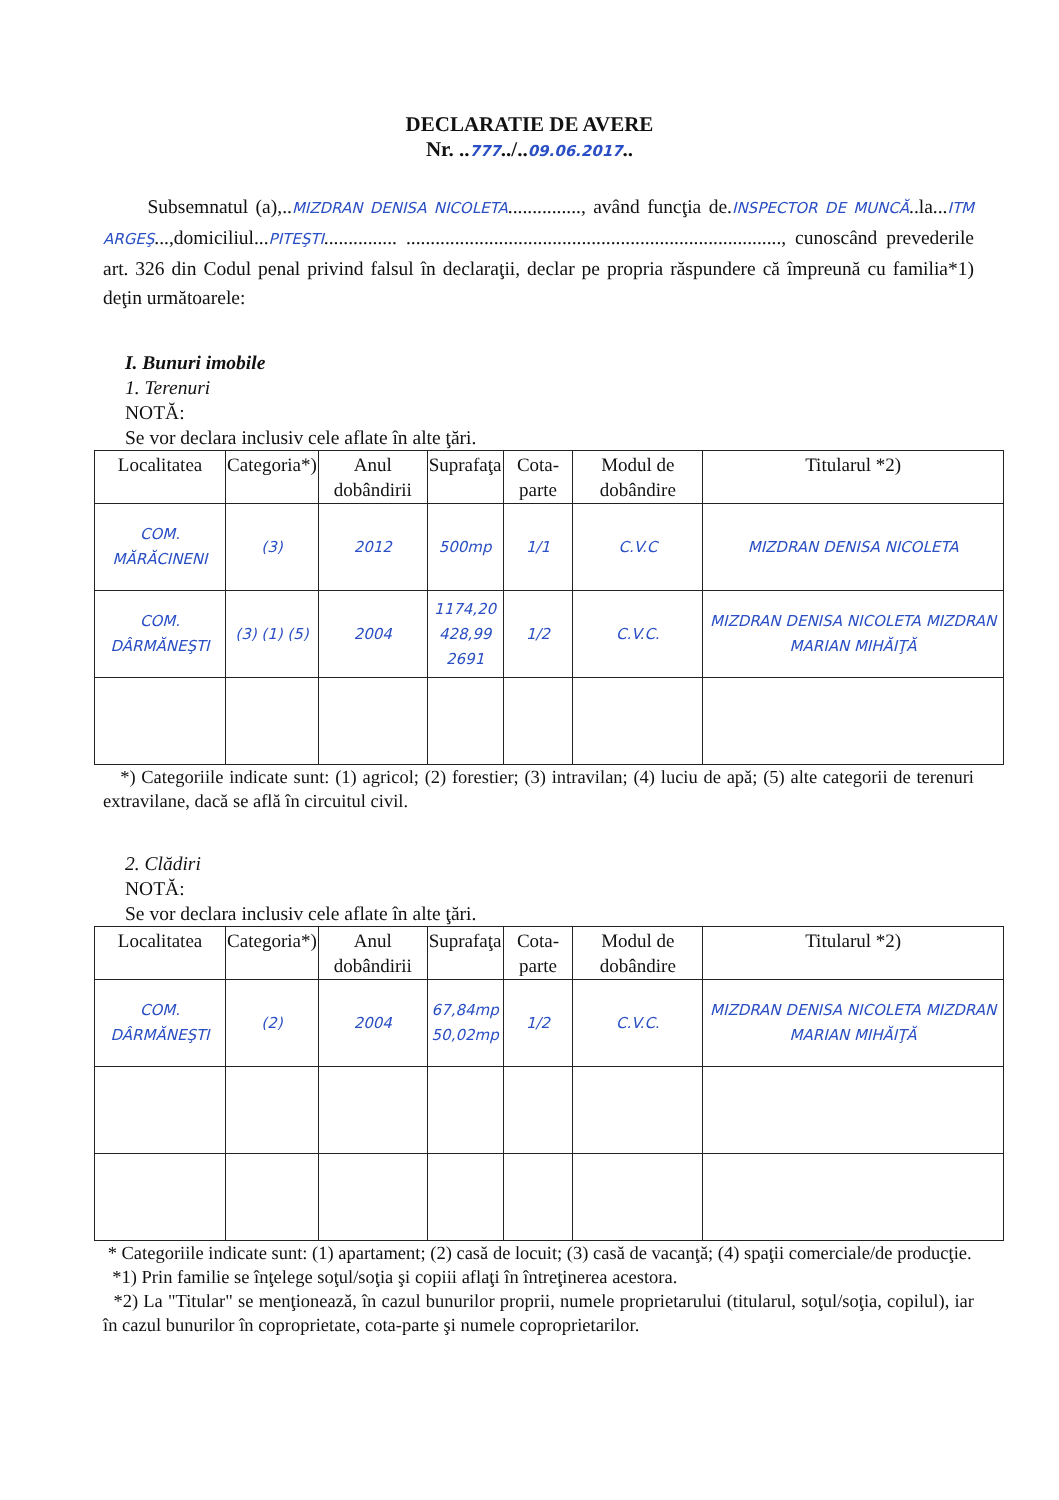DECLARATIE DE AVERE
Nr. ..777../..09.06.2017..
Subsemnatul (a),..MIZDRAN DENISA NICOLETA..............., având funcţia de.INSPECTOR DE MUNCĂ..la...ITM ARGEŞ...,domiciliul...PITEŞTI............... ............................................................................., cunoscând prevederile art. 326 din Codul penal privind falsul în declaraţii, declar pe propria răspundere că împreună cu familia*1) deţin următoarele:
I. Bunuri imobile
1. Terenuri
NOTĂ:
Se vor declara inclusiv cele aflate în alte ţări.
| Localitatea | Categoria*) | Anul dobândirii | Suprafaţa | Cota-parte | Modul de dobândire | Titularul *2) |
| --- | --- | --- | --- | --- | --- | --- |
| COM. MĂRĂCINENI | (3) | 2012 | 500mp | 1/1 | C.V.C | MIZDRAN DENISA NICOLETA |
| COM. DÂRMĂNEŞTI | (3) (1) (5) | 2004 | 1174,20 428,99 2691 | 1/2 | C.V.C. | MIZDRAN DENISA NICOLETA MIZDRAN MARIAN MIHĂIŢĂ |
*) Categoriile indicate sunt: (1) agricol; (2) forestier; (3) intravilan; (4) luciu de apă; (5) alte categorii de terenuri extravilane, dacă se află în circuitul civil.
2. Clădiri
NOTĂ:
Se vor declara inclusiv cele aflate în alte ţări.
| Localitatea | Categoria*) | Anul dobândirii | Suprafaţa | Cota-parte | Modul de dobândire | Titularul *2) |
| --- | --- | --- | --- | --- | --- | --- |
| COM. DÂRMĂNEŞTI | (2) | 2004 | 67,84mp 50,02mp | 1/2 | C.V.C. | MIZDRAN DENISA NICOLETA MIZDRAN MARIAN MIHĂIŢĂ |
* Categoriile indicate sunt: (1) apartament; (2) casă de locuit; (3) casă de vacanţă; (4) spaţii comerciale/de producţie.
*1) Prin familie se înţelege soţul/soţia şi copiii aflaţi în întreţinerea acestora.
*2) La "Titular" se menţionează, în cazul bunurilor proprii, numele proprietarului (titularul, soţul/soţia, copilul), iar în cazul bunurilor în coproprietate, cota-parte şi numele coproprietarilor.